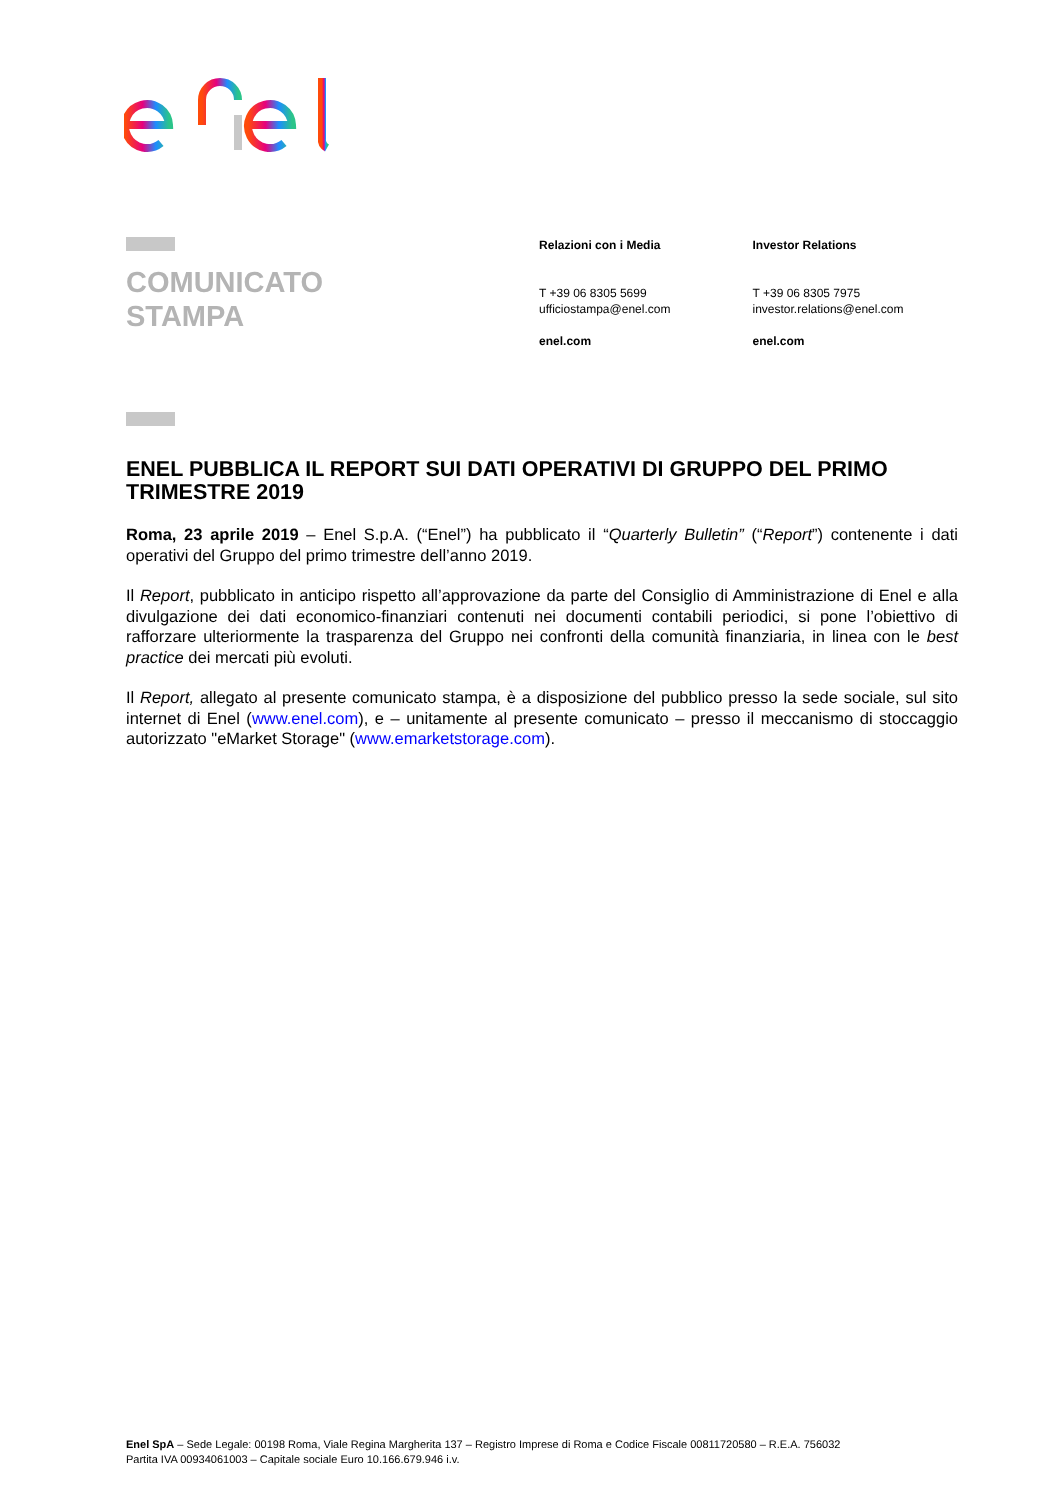COMUNICATO
STAMPA
Relazioni con i Media
T +39 06 8305 5699
ufficiostampa@enel.com
enel.com
Investor Relations
T +39 06 8305 7975
investor.relations@enel.com
enel.com
ENEL PUBBLICA IL REPORT SUI DATI OPERATIVI DI GRUPPO DEL PRIMO TRIMESTRE 2019
Roma, 23 aprile 2019 – Enel S.p.A. (“Enel”) ha pubblicato il “Quarterly Bulletin” (“Report”) contenente i dati operativi del Gruppo del primo trimestre dell’anno 2019.
Il Report, pubblicato in anticipo rispetto all’approvazione da parte del Consiglio di Amministrazione di Enel e alla divulgazione dei dati economico-finanziari contenuti nei documenti contabili periodici, si pone l’obiettivo di rafforzare ulteriormente la trasparenza del Gruppo nei confronti della comunità finanziaria, in linea con le best practice dei mercati più evoluti.
Il Report, allegato al presente comunicato stampa, è a disposizione del pubblico presso la sede sociale, sul sito internet di Enel (www.enel.com), e – unitamente al presente comunicato – presso il meccanismo di stoccaggio autorizzato "eMarket Storage" (www.emarketstorage.com).
Enel SpA – Sede Legale: 00198 Roma, Viale Regina Margherita 137 – Registro Imprese di Roma e Codice Fiscale 00811720580 – R.E.A. 756032
Partita IVA 00934061003 – Capitale sociale Euro 10.166.679.946 i.v.